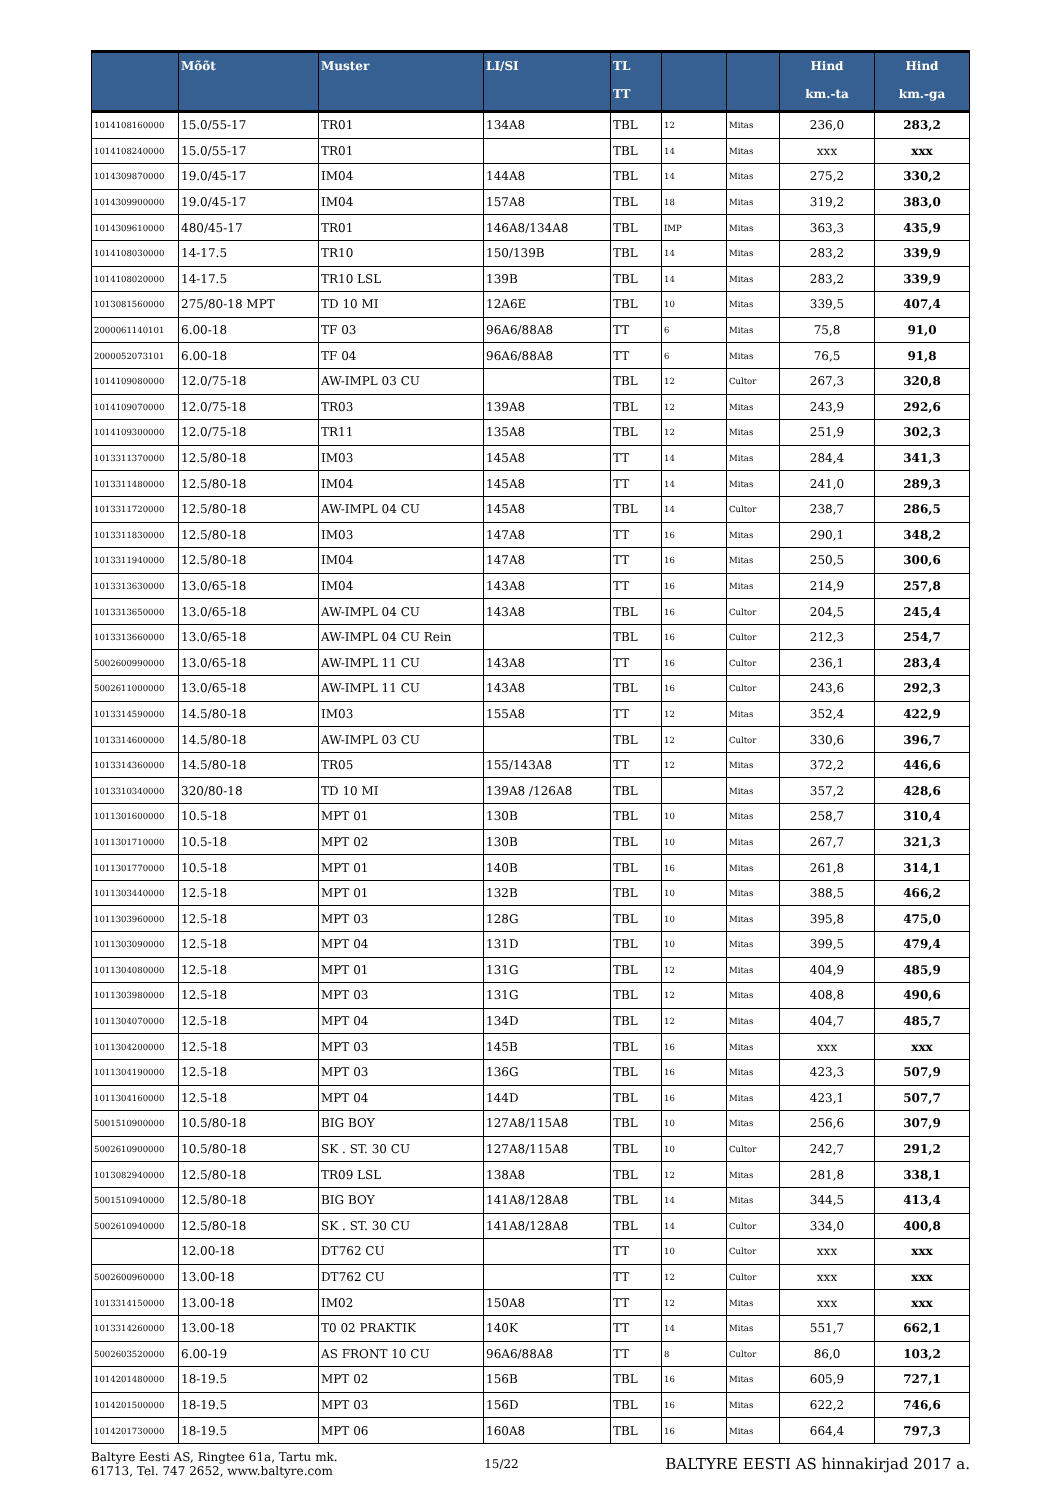| | Mõõt | Muster | LI/SI | TL TT | | | Hind km.-ta | Hind km.-ga |
| --- | --- | --- | --- | --- | --- | --- | --- | --- |
| 1014108160000 | 15.0/55-17 | TR01 | 134A8 | TBL | 12 | Mitas | 236,0 | 283,2 |
| 1014108240000 | 15.0/55-17 | TR01 | | TBL | 14 | Mitas | xxx | xxx |
| 1014309870000 | 19.0/45-17 | IM04 | 144A8 | TBL | 14 | Mitas | 275,2 | 330,2 |
| 1014309900000 | 19.0/45-17 | IM04 | 157A8 | TBL | 18 | Mitas | 319,2 | 383,0 |
| 1014309610000 | 480/45-17 | TR01 | 146A8/134A8 | TBL | IMP | Mitas | 363,3 | 435,9 |
| 1014108030000 | 14-17.5 | TR10 | 150/139B | TBL | 14 | Mitas | 283,2 | 339,9 |
| 1014108020000 | 14-17.5 | TR10 LSL | 139B | TBL | 14 | Mitas | 283,2 | 339,9 |
| 1013081560000 | 275/80-18 MPT | TD 10 MI | 12A6E | TBL | 10 | Mitas | 339,5 | 407,4 |
| 2000061140101 | 6.00-18 | TF 03 | 96A6/88A8 | TT | 6 | Mitas | 75,8 | 91,0 |
| 2000052073101 | 6.00-18 | TF 04 | 96A6/88A8 | TT | 6 | Mitas | 76,5 | 91,8 |
| 1014109080000 | 12.0/75-18 | AW-IMPL 03 CU | | TBL | 12 | Cultor | 267,3 | 320,8 |
| 1014109070000 | 12.0/75-18 | TR03 | 139A8 | TBL | 12 | Mitas | 243,9 | 292,6 |
| 1014109300000 | 12.0/75-18 | TR11 | 135A8 | TBL | 12 | Mitas | 251,9 | 302,3 |
| 1013311370000 | 12.5/80-18 | IM03 | 145A8 | TT | 14 | Mitas | 284,4 | 341,3 |
| 1013311480000 | 12.5/80-18 | IM04 | 145A8 | TT | 14 | Mitas | 241,0 | 289,3 |
| 1013311720000 | 12.5/80-18 | AW-IMPL 04 CU | 145A8 | TBL | 14 | Cultor | 238,7 | 286,5 |
| 1013311830000 | 12.5/80-18 | IM03 | 147A8 | TT | 16 | Mitas | 290,1 | 348,2 |
| 1013311940000 | 12.5/80-18 | IM04 | 147A8 | TT | 16 | Mitas | 250,5 | 300,6 |
| 1013313630000 | 13.0/65-18 | IM04 | 143A8 | TT | 16 | Mitas | 214,9 | 257,8 |
| 1013313650000 | 13.0/65-18 | AW-IMPL 04 CU | 143A8 | TBL | 16 | Cultor | 204,5 | 245,4 |
| 1013313660000 | 13.0/65-18 | AW-IMPL 04 CU Rein | | TBL | 16 | Cultor | 212,3 | 254,7 |
| 5002600990000 | 13.0/65-18 | AW-IMPL 11 CU | 143A8 | TT | 16 | Cultor | 236,1 | 283,4 |
| 5002611000000 | 13.0/65-18 | AW-IMPL 11 CU | 143A8 | TBL | 16 | Cultor | 243,6 | 292,3 |
| 1013314590000 | 14.5/80-18 | IM03 | 155A8 | TT | 12 | Mitas | 352,4 | 422,9 |
| 1013314600000 | 14.5/80-18 | AW-IMPL 03 CU | | TBL | 12 | Cultor | 330,6 | 396,7 |
| 1013314360000 | 14.5/80-18 | TR05 | 155/143A8 | TT | 12 | Mitas | 372,2 | 446,6 |
| 1013310340000 | 320/80-18 | TD 10 MI | 139A8 /126A8 | TBL | | Mitas | 357,2 | 428,6 |
| 1011301600000 | 10.5-18 | MPT 01 | 130B | TBL | 10 | Mitas | 258,7 | 310,4 |
| 1011301710000 | 10.5-18 | MPT 02 | 130B | TBL | 10 | Mitas | 267,7 | 321,3 |
| 1011301770000 | 10.5-18 | MPT 01 | 140B | TBL | 16 | Mitas | 261,8 | 314,1 |
| 1011303440000 | 12.5-18 | MPT 01 | 132B | TBL | 10 | Mitas | 388,5 | 466,2 |
| 1011303960000 | 12.5-18 | MPT 03 | 128G | TBL | 10 | Mitas | 395,8 | 475,0 |
| 1011303090000 | 12.5-18 | MPT 04 | 131D | TBL | 10 | Mitas | 399,5 | 479,4 |
| 1011304080000 | 12.5-18 | MPT 01 | 131G | TBL | 12 | Mitas | 404,9 | 485,9 |
| 1011303980000 | 12.5-18 | MPT 03 | 131G | TBL | 12 | Mitas | 408,8 | 490,6 |
| 1011304070000 | 12.5-18 | MPT 04 | 134D | TBL | 12 | Mitas | 404,7 | 485,7 |
| 1011304200000 | 12.5-18 | MPT 03 | 145B | TBL | 16 | Mitas | xxx | xxx |
| 1011304190000 | 12.5-18 | MPT 03 | 136G | TBL | 16 | Mitas | 423,3 | 507,9 |
| 1011304160000 | 12.5-18 | MPT 04 | 144D | TBL | 16 | Mitas | 423,1 | 507,7 |
| 5001510900000 | 10.5/80-18 | BIG BOY | 127A8/115A8 | TBL | 10 | Mitas | 256,6 | 307,9 |
| 5002610900000 | 10.5/80-18 | SK . ST. 30 CU | 127A8/115A8 | TBL | 10 | Cultor | 242,7 | 291,2 |
| 1013082940000 | 12.5/80-18 | TR09 LSL | 138A8 | TBL | 12 | Mitas | 281,8 | 338,1 |
| 5001510940000 | 12.5/80-18 | BIG BOY | 141A8/128A8 | TBL | 14 | Mitas | 344,5 | 413,4 |
| 5002610940000 | 12.5/80-18 | SK . ST. 30 CU | 141A8/128A8 | TBL | 14 | Cultor | 334,0 | 400,8 |
| | 12.00-18 | DT762 CU | | TT | 10 | Cultor | xxx | xxx |
| 5002600960000 | 13.00-18 | DT762 CU | | TT | 12 | Cultor | xxx | xxx |
| 1013314150000 | 13.00-18 | IM02 | 150A8 | TT | 12 | Mitas | xxx | xxx |
| 1013314260000 | 13.00-18 | T0 02 PRAKTIK | 140K | TT | 14 | Mitas | 551,7 | 662,1 |
| 5002603520000 | 6.00-19 | AS FRONT 10 CU | 96A6/88A8 | TT | 8 | Cultor | 86,0 | 103,2 |
| 1014201480000 | 18-19.5 | MPT 02 | 156B | TBL | 16 | Mitas | 605,9 | 727,1 |
| 1014201500000 | 18-19.5 | MPT 03 | 156D | TBL | 16 | Mitas | 622,2 | 746,6 |
| 1014201730000 | 18-19.5 | MPT 06 | 160A8 | TBL | 16 | Mitas | 664,4 | 797,3 |
Baltyre Eesti AS, Ringtee 61a, Tartu mk.
61713, Tel. 747 2652, www.baltyre.com
15/22
BALTYRE EESTI AS hinnakirjad 2017 a.